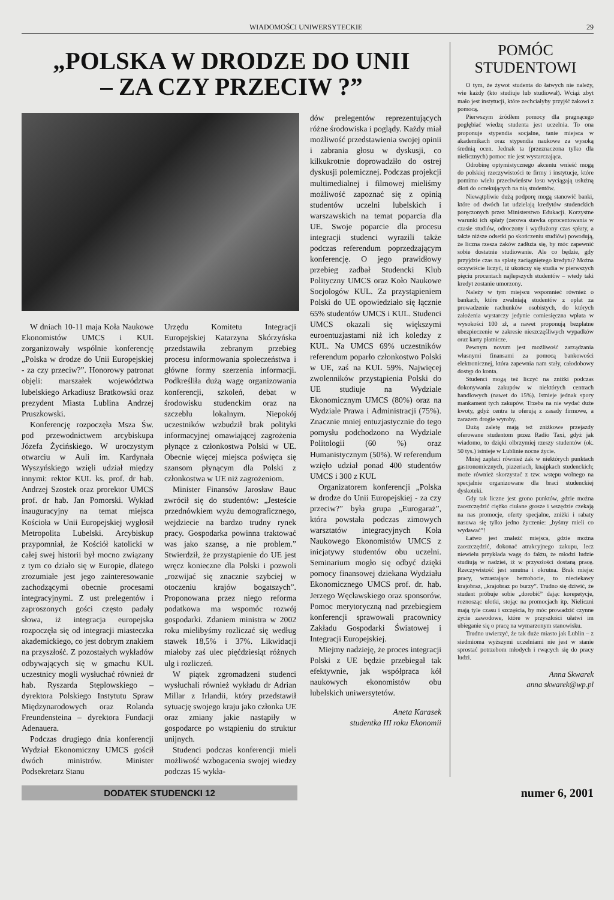WIADOMOŚCI UNIWERSYTECKIE 29
„POLSKA W DRODZE DO UNII
– ZA CZY PRZECIW ?”
W dniach 10-11 maja Koła Naukowe Ekonomistów UMCS i KUL zorganizowały wspólnie konferencję „Polska w drodze do Unii Europejskiej - za czy przeciw?”. Honorowy patronat objęli: marszałek województwa lubelskiego Arkadiusz Bratkowski oraz prezydent Miasta Lublina Andrzej Pruszkowski.
Konferencję rozpoczęła Msza Św. pod przewodnictwem arcybiskupa Józefa Życińskiego. W uroczystym otwarciu w Auli im. Kardynała Wyszyńskiego wzięli udział między innymi: rektor KUL ks. prof. dr hab. Andrzej Szostek oraz prorektor UMCS prof. dr hab. Jan Pomorski. Wykład inauguracyjny na temat miejsca Kościoła w Unii Europejskiej wygłosił Metropolita Lubelski. Arcybiskup przypomniał, że Kościół katolicki w całej swej historii był mocno związany z tym co działo się w Europie, dlatego zrozumiałe jest jego zainteresowanie zachodzącymi obecnie procesami integracyjnymi. Z ust prelegentów i zaproszonych gości często padały słowa, iż integracja europejska rozpoczęła się od integracji miasteczka akademickiego, co jest dobrym znakiem na przyszłość. Z pozostałych wykładów odbywających się w gmachu KUL uczestnicy mogli wysłuchać również dr hab. Ryszarda Stęplowskiego – dyrektora Polskiego Instytutu Spraw Międzynarodowych oraz Rolanda Freundensteina – dyrektora Fundacji Adenauera.
Podczas drugiego dnia konferencji Wydział Ekonomiczny UMCS gościł dwóch ministrów. Minister Podsekretarz Stanu
Urzędu Komitetu Integracji Europejskiej Katarzyna Skórzyńska przedstawiła zebranym przebieg procesu informowania społeczeństwa i główne formy szerzenia informacji. Podkreśliła dużą wagę organizowania konferencji, szkoleń, debat w środowisku studenckim oraz na szczeblu lokalnym. Niepokój uczestników wzbudził brak polityki informacyjnej omawiającej zagrożenia płynące z członkostwa Polski w UE. Obecnie więcej miejsca poświęca się szansom płynącym dla Polski z członkostwa w UE niż zagrożeniom.
Minister Finansów Jarosław Bauc zwrócił się do studentów: „Jesteście przednówkiem wyżu demograficznego, wejdziecie na bardzo trudny rynek pracy. Gospodarka powinna traktować was jako szansę, a nie problem.” Stwierdził, że przystąpienie do UE jest wręcz konieczne dla Polski i pozwoli „rozwijać się znacznie szybciej w otoczeniu krajów bogatszych”. Proponowana przez niego reforma podatkowa ma wspomóc rozwój gospodarki. Zdaniem ministra w 2002 roku mielibyśmy rozliczać się według stawek 18,5% i 37%. Likwidacji miałoby zaś ulec pięćdziesiąt różnych ulg i rozliczeń.
W piątek zgromadzeni studenci wysłuchali również wykładu dr Adrian Millar z Irlandii, który przedstawił sytuację swojego kraju jako członka UE oraz zmiany jakie nastąpiły w gospodarce po wstąpieniu do struktur unijnych.
Studenci podczas konferencji mieli możliwość wzbogacenia swojej wiedzy podczas 15 wykła-
dów prelegentów reprezentujących różne środowiska i poglądy. Każdy miał możliwość przedstawienia swojej opinii i zabrania głosu w dyskusji, co kilkukrotnie doprowadziło do ostrej dyskusji polemicznej. Podczas projekcji multimedialnej i filmowej mieliśmy możliwość zapoznać się z opinią studentów uczelni lubelskich i warszawskich na temat poparcia dla UE. Swoje poparcie dla procesu integracji studenci wyrazili także podczas referendum poprzedzającym konferencję. O jego prawidłowy przebieg zadbał Studencki Klub Polityczny UMCS oraz Koło Naukowe Socjologów KUL. Za przystąpieniem Polski do UE opowiedziało się łącznie 65% studentów UMCS i KUL. Studenci UMCS okazali się większymi euroentuzjastami niż ich koledzy z KUL. Na UMCS 69% uczestników referendum poparło członkostwo Polski w UE, zaś na KUL 59%. Najwięcej zwolenników przystąpienia Polski do UE studiuje na Wydziale Ekonomicznym UMCS (80%) oraz na Wydziale Prawa i Administracji (75%). Znacznie mniej entuzjastycznie do tego pomysłu podchodzono na Wydziale Politologii (60 %) oraz Humanistycznym (50%). W referendum wzięło udział ponad 400 studentów UMCS i 300 z KUL
Organizatorem konferencji „Polska w drodze do Unii Europejskiej - za czy przeciw?” była grupa „Eurogaraż”, która powstała podczas zimowych warsztatów integracyjnych Koła Naukowego Ekonomistów UMCS z inicjatywy studentów obu uczelni. Seminarium mogło się odbyć dzięki pomocy finansowej dziekana Wydziału Ekonomicznego UMCS prof. dr. hab. Jerzego Węcławskiego oraz sponsorów. Pomoc merytoryczną nad przebiegiem konferencji sprawowali pracownicy Zakładu Gospodarki Światowej i Integracji Europejskiej.
Miejmy nadzieję, że proces integracji Polski z UE będzie przebiegał tak efektywnie, jak współpraca kół naukowych ekonomistów obu lubelskich uniwersytetów.
Aneta Karasek
studentka III roku Ekonomii
POMÓC
STUDENTOWI
O tym, że żywot studenta do łatwych nie należy, wie każdy (kto studiuje lub studiował). Wciąż zbyt mało jest instytucji, które zechciałyby przyjść żakowi z pomocą.
Pierwszym źródłem pomocy dla pragnącego pogłębiać wiedzę studenta jest uczelnia. To ona proponuje stypendia socjalne, tanie miejsca w akademikach oraz stypendia naukowe za wysoką średnią ocen. Jednak ta (przeznaczona tylko dla nielicznych) pomoc nie jest wystarczająca.
Odrobinę optymistycznego akcentu wnieść mogą do polskiej rzeczywistości te firmy i instytucje, które pomimo wielu przeciwieństw losu wyciągają usłużną dłoń do oczekujących na nią studentów.
Niewątpliwie dużą podporę mogą stanowić banki, które od dwóch lat udzielają kredytów studenckich poręczonych przez Ministerstwo Edukacji. Korzystne warunki ich spłaty (zerowa stawka oprocentowania w czasie studiów, odroczony i wydłużony czas spłaty, a także niższe odsetki po skończeniu studiów) powodują, że liczna rzesza żaków zadłuża się, by móc zapewnić sobie dostatnie studiowanie. Ale co będzie, gdy przyjdzie czas na spłatę zaciągniętego kredytu? Można oczywiście liczyć, iż ukończy się studia w pierwszych pięciu procentach najlepszych studentów – wtedy taki kredyt zostanie umorzony.
Należy w tym miejscu wspomnieć również o bankach, które zwalniają studentów z opłat za prowadzenie rachunków osobistych, do których założenia wystarczy jedynie comiesięczna wpłata w wysokości 100 zł, a nawet proponują bezpłatne ubezpieczenie w zakresie nieszczęśliwych wypadków oraz karty płatnicze.
Pewnym novum jest możliwość zarządzania własnymi finansami za pomocą bankowości elektronicznej, która zapewnia nam stały, całodobowy dostęp do konta.
Studenci mogą też liczyć na zniżki podczas dokonywania zakupów w niektórych centrach handlowych (nawet do 15%). Istnieje jednak spory mankament tych zakupów. Trzeba na nie wydać duże kwoty, gdyż centra te oferują z zasady firmowe, a zarazem drogie wyroby.
Dużą zaletę mają też zniżkowe przejazdy oferowane studentom przez Radio Taxi, gdyż jak wiadomo, to dzięki olbrzymiej rzeszy studentów (ok. 50 tys.) istnieje w Lublinie nocne życie.
Mniej zapłaci również żak w niektórych punktach gastronomicznych, pizzeriach, knajpkach studenckich; może również skorzystać z tzw. wstępu wolnego na specjalnie organizowane dla braci studenckiej dyskoteki.
Gdy tak liczne jest grono punktów, gdzie można zaoszczędzić ciężko ciułane grosze i wszędzie czekają na nas promocje, oferty specjalne, zniżki i rabaty nasuwa się tylko jedno życzenie: „byśmy mieli co wydawać”!
Łatwo jest znaleźć miejsca, gdzie można zaoszczędzić, dokonać atrakcyjnego zakupu, lecz niewielu przykłada wagę do faktu, że młodzi ludzie studiują w nadziei, iż w przyszłości dostaną pracę. Rzeczywistość jest smutna i okrutna. Brak miejsc pracy, wzrastające bezrobocie, to nieciekawy krajobraz, „krajobraz po burzy”. Trudno się dziwić, że student próbuje sobie „dorobić” dając korepetycje, roznosząc ulotki, stojąc na promocjach itp. Nieliczni mają tyle czasu i szczęścia, by móc prowadzić czynne życie zawodowe, które w przyszłości ułatwi im ubieganie się o pracę na wymarzonym stanowisku.
Trudno uwierzyć, że tak duże miasto jak Lublin – z siedmioma wyższymi uczelniami nie jest w stanie sprostać potrzebom młodych i rwących się do pracy ludzi.
Anna Skwarek
anna skwarek@wp.pl
DODATEK STUDENCKI 12
numer 6, 2001